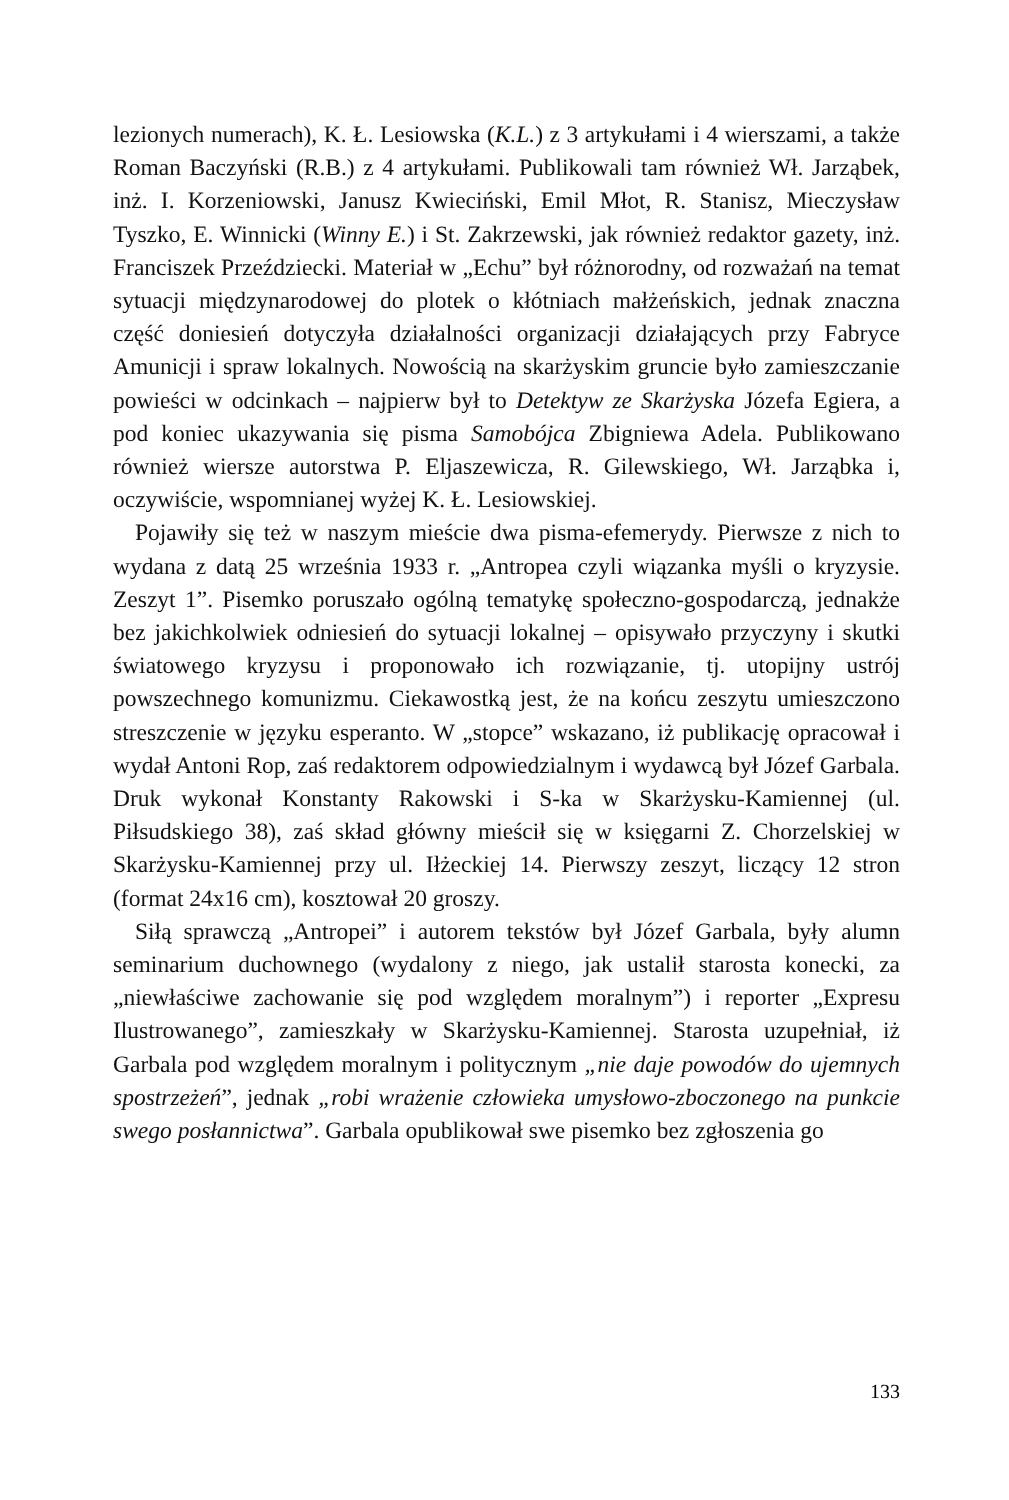lezionych numerach), K. Ł. Lesiowska (K.L.) z 3 artykułami i 4 wierszami, a także Roman Baczyński (R.B.) z 4 artykułami. Publikowali tam również Wł. Jarząbek, inż. I. Korzeniowski, Janusz Kwieciński, Emil Młot, R. Stanisz, Mieczysław Tyszko, E. Winnicki (Winny E.) i St. Zakrzewski, jak również redaktor gazety, inż. Franciszek Przeździecki. Materiał w „Echu” był różnorodny, od rozważań na temat sytuacji międzynarodowej do plotek o kłótniach małżeńskich, jednak znaczna część doniesień dotyczyła działalności organizacji działających przy Fabryce Amunicji i spraw lokalnych. Nowością na skarżyskim gruncie było zamieszczanie powieści w odcinkach – najpierw był to Detektyw ze Skarżyska Józefa Egiera, a pod koniec ukazywania się pisma Samobójca Zbigniewa Adela. Publikowano również wiersze autorstwa P. Eljaszewicza, R. Gilewskiego, Wł. Jarząbka i, oczywiście, wspomnianej wyżej K. Ł. Lesiowskiej.
Pojawiły się też w naszym mieście dwa pisma-efemerydy. Pierwsze z nich to wydana z datą 25 września 1933 r. „Antropea czyli wiązanka myśli o kryzysie. Zeszyt 1”. Pisemko poruszało ogólną tematykę społeczno-gospodarczą, jednakże bez jakichkolwiek odniesień do sytuacji lokalnej – opisywało przyczyny i skutki światowego kryzysu i proponowało ich rozwiązanie, tj. utopijny ustrój powszechnego komunizmu. Ciekawostką jest, że na końcu zeszytu umieszczono streszczenie w języku esperanto. W „stopce” wskazano, iż publikację opracował i wydał Antoni Rop, zaś redaktorem odpowiedzialnym i wydawcą był Józef Garbala. Druk wykonał Konstanty Rakowski i S-ka w Skarżysku-Kamiennej (ul. Piłsudskiego 38), zaś skład główny mieścił się w księgarni Z. Chorzelskiej w Skarżysku-Kamiennej przy ul. Iłżeckiej 14. Pierwszy zeszyt, liczący 12 stron (format 24x16 cm), kosztował 20 groszy.
Siłą sprawczą „Antropei” i autorem tekstów był Józef Garbala, były alumn seminarium duchownego (wydalony z niego, jak ustalił starosta konecki, za „niewłaściwe zachowanie się pod względem moralnym”) i reporter „Expresu Ilustrowanego”, zamieszkały w Skarżysku-Kamiennej. Starosta uzupełniał, iż Garbala pod względem moralnym i politycznym „nie daje powodów do ujemnych spostrzeżeń”, jednak „robi wrażenie człowieka umysłowo-zboczonego na punkcie swego posłannictwa”. Garbala opublikował swe pisemko bez zgłoszenia go
133